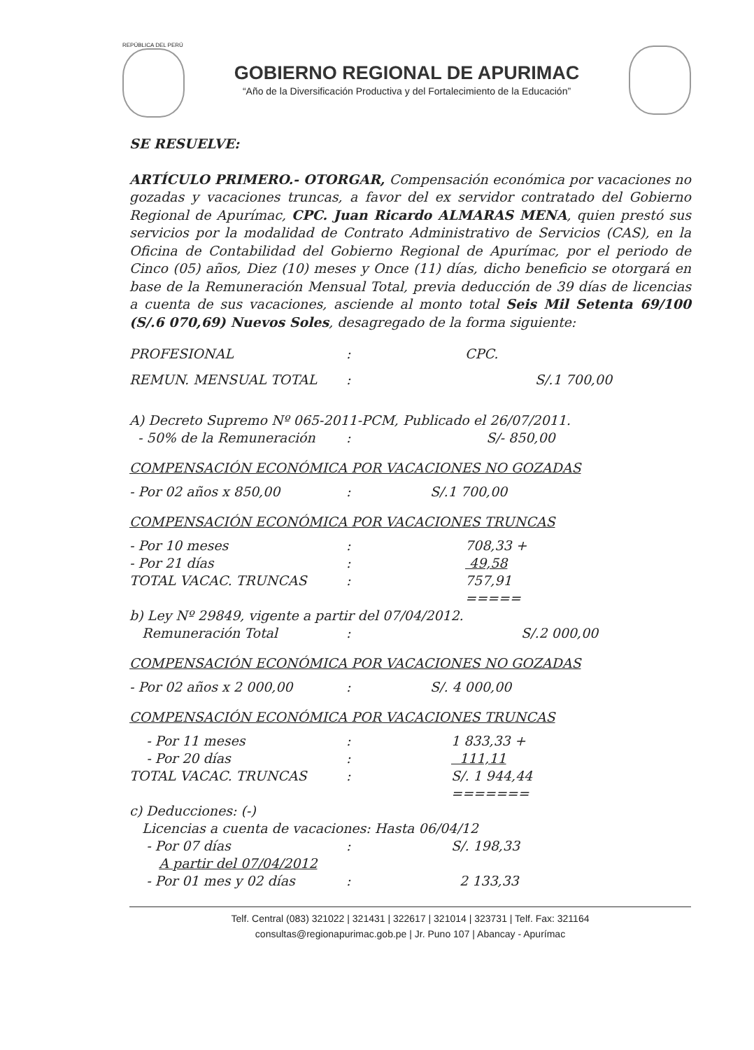REPÚBLICA DEL PERÚ
GOBIERNO REGIONAL DE APURIMAC
“Año de la Diversificación Productiva y del Fortalecimiento de la Educación”
SE RESUELVE:
ARTÍCULO PRIMERO.- OTORGAR, Compensación económica por vacaciones no gozadas y vacaciones truncas, a favor del ex servidor contratado del Gobierno Regional de Apurímac, CPC. Juan Ricardo ALMARAS MENA, quien prestó sus servicios por la modalidad de Contrato Administrativo de Servicios (CAS), en la Oficina de Contabilidad del Gobierno Regional de Apurímac, por el periodo de Cinco (05) años, Diez (10) meses y Once (11) días, dicho beneficio se otorgará en base de la Remuneración Mensual Total, previa deducción de 39 días de licencias a cuenta de sus vacaciones, asciende al monto total Seis Mil Setenta 69/100 (S/.6 070,69) Nuevos Soles, desagregado de la forma siguiente:
| PROFESIONAL | : | CPC. |
| REMUN. MENSUAL TOTAL | : | S/.1 700,00 |
| A) Decreto Supremo Nº 065-2011-PCM, Publicado el 26/07/2011. | | |
| - 50% de la Remuneración | : | S/- 850,00 |
COMPENSACIÓN ECONÓMICA POR VACACIONES NO GOZADAS
| - Por 02 años x 850,00 | : | S/.1 700,00 |
COMPENSACIÓN ECONÓMICA POR VACACIONES TRUNCAS
| - Por 10 meses | : | 708,33 + |
| - Por 21 días | : | 49,58 |
| TOTAL VACAC. TRUNCAS | : | 757,91 |
| | | ===== |
| b) Ley Nº 29849, vigente a partir del 07/04/2012. | | |
| Remuneración Total | : | S/.2 000,00 |
COMPENSACIÓN ECONÓMICA POR VACACIONES NO GOZADAS
| - Por 02 años x 2 000,00 | : | S/. 4 000,00 |
COMPENSACIÓN ECONÓMICA POR VACACIONES TRUNCAS
| - Por 11 meses | : | 1 833,33 + |
| - Por 20 días | : | 111,11 |
| TOTAL VACAC. TRUNCAS | : | S/. 1 944,44 |
| | | ======= |
| c) Deducciones: (-) | | |
| Licencias a cuenta de vacaciones: Hasta 06/04/12 | | |
| - Por 07 días | : | S/. 198,33 |
| A partir del 07/04/2012 | | |
| - Por 01 mes y 02 días | : | 2 133,33 |
Telf. Central (083) 321022 | 321431 | 322617 | 321014 | 323731 | Telf. Fax: 321164
consultas@regionapurimac.gob.pe | Jr. Puno 107 | Abancay - Apurímac